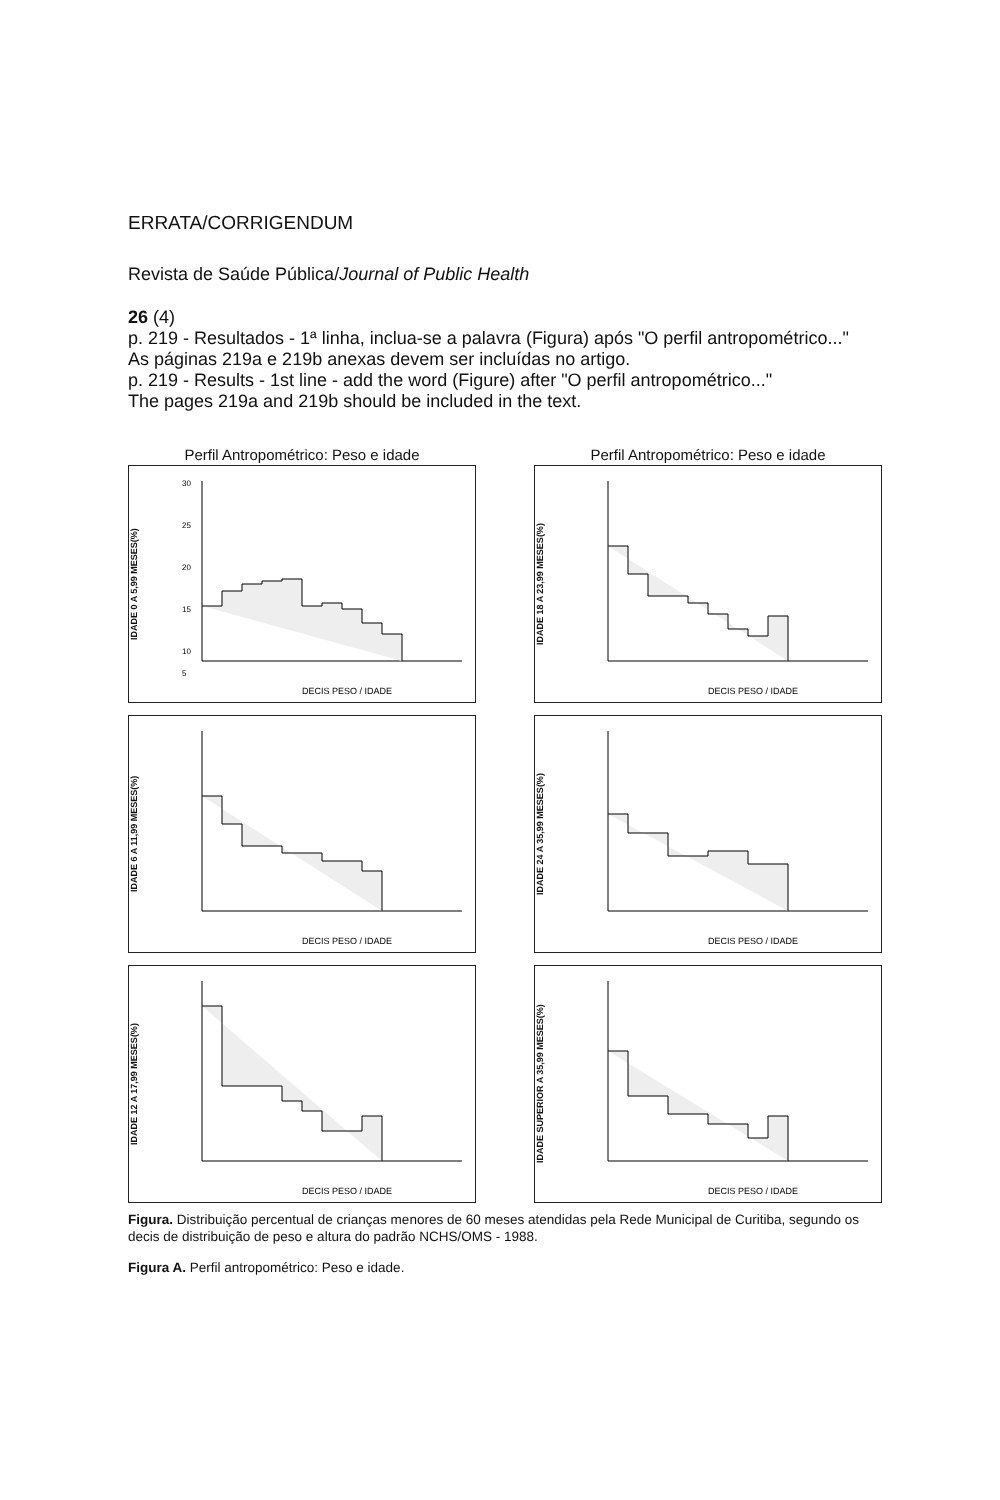ERRATA/CORRIGENDUM
Revista de Saúde Pública/Journal of Public Health
26 (4)
p. 219 - Resultados - 1ª linha, inclua-se a palavra (Figura) após "O perfil antropométrico..."
As páginas 219a e 219b anexas devem ser incluídas no artigo.
p. 219 - Results - 1st line - add the word (Figure) after "O perfil antropométrico..."
The pages 219a and 219b should be included in the text.
Perfil Antropométrico: Peso e idade
IDADE 0 A 5,99 MESES(%)
30
25
20
15
10
5
DECIS PESO / IDADE
Perfil Antropométrico: Peso e idade
IDADE 18 A 23,99 MESES(%)
DECIS PESO / IDADE
IDADE 6 A 11,99 MESES(%)
DECIS PESO / IDADE
IDADE 24 A 35,99 MESES(%)
DECIS PESO / IDADE
IDADE 12 A 17,99 MESES(%)
DECIS PESO / IDADE
IDADE SUPERIOR A 35,99 MESES(%)
DECIS PESO / IDADE
Figura. Distribuição percentual de crianças menores de 60 meses atendidas pela Rede Municipal de Curitiba, segundo os decis de distribuição de peso e altura do padrão NCHS/OMS - 1988.
Figura A. Perfil antropométrico: Peso e idade.